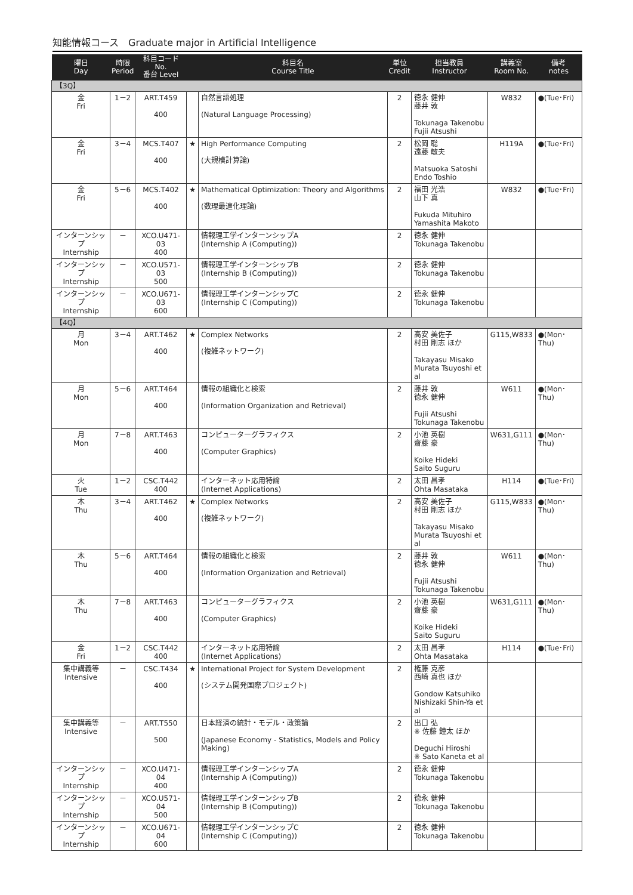知能情報コース　Graduate major in Artificial Intelligence
| 曜日 Day | 時限 Period | 科目コード No. 番台 Level | | 科目名 Course Title | 単位 Credit | 担当教員 Instructor | 講義室 Room No. | 備考 notes |
| --- | --- | --- | --- | --- | --- | --- | --- | --- |
| 【3Q】 | | | | | | | | |
| 金 Fri | 1－2 | ART.T459 400 | | 自然言語処理 (Natural Language Processing) | 2 | 徳永 健伸 藤井 敦 Tokunaga Takenobu Fujii Atsushi | W832 | ●(Tue･Fri) |
| 金 Fri | 3－4 | MCS.T407 400 | ★ | High Performance Computing (大規模計算論) | 2 | 松岡 聡 遠藤 敏夫 Matsuoka Satoshi Endo Toshio | H119A | ●(Tue･Fri) |
| 金 Fri | 5－6 | MCS.T402 400 | ★ | Mathematical Optimization: Theory and Algorithms (数理最適化理論) | 2 | 福田 光浩 山下 真 Fukuda Mituhiro Yamashita Makoto | W832 | ●(Tue･Fri) |
| インターンシップ Internship | － | XCO.U471-03 400 | | 情報理工学インターンシップA (Internship A (Computing)) | 2 | 徳永 健伸 Tokunaga Takenobu | | |
| インターンシップ Internship | － | XCO.U571-03 500 | | 情報理工学インターンシップB (Internship B (Computing)) | 2 | 徳永 健伸 Tokunaga Takenobu | | |
| インターンシップ Internship | － | XCO.U671-03 600 | | 情報理工学インターンシップC (Internship C (Computing)) | 2 | 徳永 健伸 Tokunaga Takenobu | | |
| 【4Q】 | | | | | | | | |
| 月 Mon | 3－4 | ART.T462 400 | ★ | Complex Networks (複雑ネットワーク) | 2 | 高安 美佐子 村田 剛志 ほか Takayasu Misako Murata Tsuyoshi et al | G115,W833 | ●(Mon･Thu) |
| 月 Mon | 5－6 | ART.T464 400 | | 情報の組織化と検索 (Information Organization and Retrieval) | 2 | 藤井 敦 徳永 健伸 Fujii Atsushi Tokunaga Takenobu | W611 | ●(Mon･Thu) |
| 月 Mon | 7－8 | ART.T463 400 | | コンピューターグラフィクス (Computer Graphics) | 2 | 小池 英樹 齋藤 豪 Koike Hideki Saito Suguru | W631,G111 | ●(Mon･Thu) |
| 火 Tue | 1－2 | CSC.T442 400 | | インターネット応用特論 (Internet Applications) | 2 | 太田 昌孝 Ohta Masataka | H114 | ●(Tue･Fri) |
| 木 Thu | 3－4 | ART.T462 400 | ★ | Complex Networks (複雑ネットワーク) | 2 | 高安 美佐子 村田 剛志 ほか Takayasu Misako Murata Tsuyoshi et al | G115,W833 | ●(Mon･Thu) |
| 木 Thu | 5－6 | ART.T464 400 | | 情報の組織化と検索 (Information Organization and Retrieval) | 2 | 藤井 敦 徳永 健伸 Fujii Atsushi Tokunaga Takenobu | W611 | ●(Mon･Thu) |
| 木 Thu | 7－8 | ART.T463 400 | | コンピューターグラフィクス (Computer Graphics) | 2 | 小池 英樹 齋藤 豪 Koike Hideki Saito Suguru | W631,G111 | ●(Mon･Thu) |
| 金 Fri | 1－2 | CSC.T442 400 | | インターネット応用特論 (Internet Applications) | 2 | 太田 昌孝 Ohta Masataka | H114 | ●(Tue･Fri) |
| 集中講義等 Intensive | － | CSC.T434 400 | ★ | International Project for System Development (システム開発国際プロジェクト) | 2 | 権藤 克彦 西崎 真也 ほか Gondow Katsuhiko Nishizaki Shin-Ya et al | | |
| 集中講義等 Intensive | － | ART.T550 500 | | 日本経済の統計・モデル・政策論 (Japanese Economy - Statistics, Models and Policy Making) | 2 | 出口 弘 ※ 佐藤 鐘太 ほか Deguchi Hiroshi ※ Sato Kaneta et al | | |
| インターンシップ Internship | － | XCO.U471-04 400 | | 情報理工学インターンシップA (Internship A (Computing)) | 2 | 徳永 健伸 Tokunaga Takenobu | | |
| インターンシップ Internship | － | XCO.U571-04 500 | | 情報理工学インターンシップB (Internship B (Computing)) | 2 | 徳永 健伸 Tokunaga Takenobu | | |
| インターンシップ Internship | － | XCO.U671-04 600 | | 情報理工学インターンシップC (Internship C (Computing)) | 2 | 徳永 健伸 Tokunaga Takenobu | | |